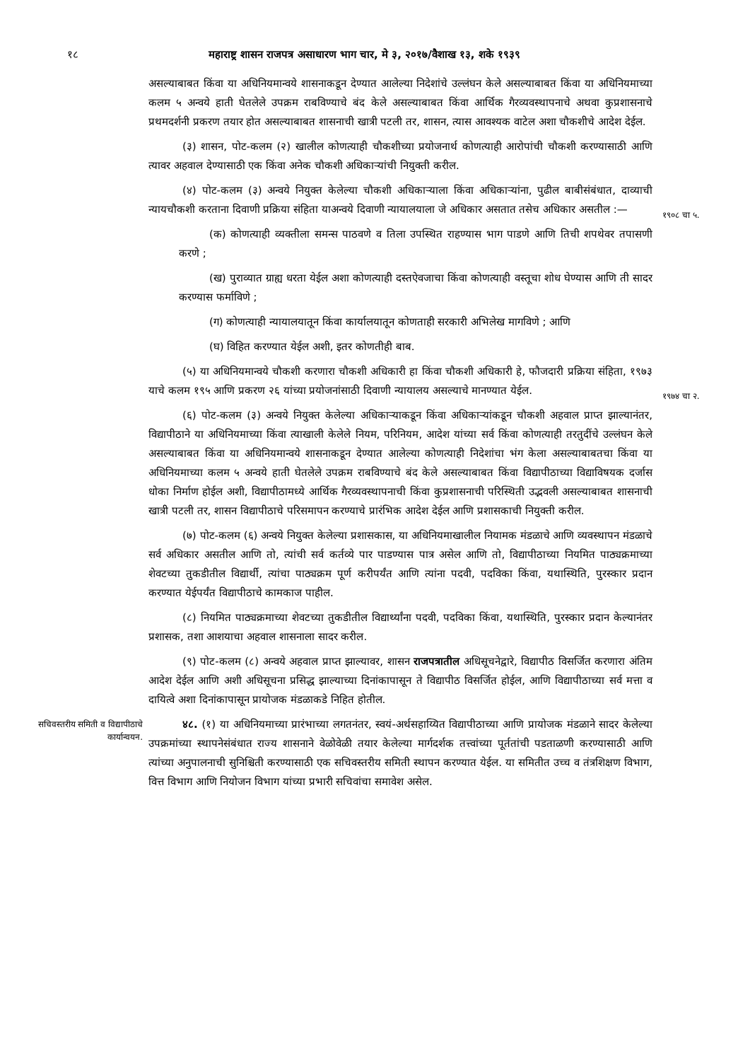१८ महाराष्ट्र शासन राजपत्र असाधारण भाग चार, मे ३, २०१७/वैशाख १३, शके १९३९
असल्याबाबत किंवा या अधिनियमान्वये शासनाकडून देण्यात आलेल्या निदेशांचे उल्लंघन केले असल्याबाबत किंवा या अधिनियमाच्या कलम ५ अन्वये हाती घेतलेले उपक्रम राबविण्याचे बंद केले असल्याबाबत किंवा आर्थिक गैरव्यवस्थापनाचे अथवा कुप्रशासनाचे प्रथमदर्शनी प्रकरण तयार होत असल्याबाबत शासनाची खात्री पटली तर, शासन, त्यास आवश्यक वाटेल अशा चौकशीचे आदेश देईल.
(३) शासन, पोट-कलम (२) खालील कोणत्याही चौकशीच्या प्रयोजनार्थ कोणत्याही आरोपांची चौकशी करण्यासाठी आणि त्यावर अहवाल देण्यासाठी एक किंवा अनेक चौकशी अधिकाऱ्यांची नियुक्ती करील.
(४) पोट-कलम (३) अन्वये नियुक्त केलेल्या चौकशी अधिकाऱ्याला किंवा अधिकाऱ्यांना, पुढील बाबीसंबंधात, दाव्याची न्यायचौकशी करताना दिवाणी प्रक्रिया संहिता याअन्वये दिवाणी न्यायालयाला जे अधिकार असतात तसेच अधिकार असतील :—
१९०८ चा ५.
(क) कोणत्याही व्यक्तीला समन्स पाठवणे व तिला उपस्थित राहण्यास भाग पाडणे आणि तिची शपथेवर तपासणी करणे ;
(ख) पुराव्यात ग्राह्य धरता येईल अशा कोणत्याही दस्तऐवजाचा किंवा कोणत्याही वस्तूचा शोध घेण्यास आणि ती सादर करण्यास फर्माविणे ;
(ग) कोणत्याही न्यायालयातून किंवा कार्यालयातून कोणताही सरकारी अभिलेख मागविणे ; आणि
(घ) विहित करण्यात येईल अशी, इतर कोणतीही बाब.
(५) या अधिनियमान्वये चौकशी करणारा चौकशी अधिकारी हा किंवा चौकशी अधिकारी हे, फौजदारी प्रक्रिया संहिता, १९७३ याचे कलम १९५ आणि प्रकरण २६ यांच्या प्रयोजनांसाठी दिवाणी न्यायालय असल्याचे मानण्यात येईल.
१९७४ चा २.
(६) पोट-कलम (३) अन्वये नियुक्त केलेल्या अधिकाऱ्याकडून किंवा अधिकाऱ्यांकडून चौकशी अहवाल प्राप्त झाल्यानंतर, विद्यापीठाने या अधिनियमाच्या किंवा त्याखाली केलेले नियम, परिनियम, आदेश यांच्या सर्व किंवा कोणत्याही तरतुदींचे उल्लंघन केले असल्याबाबत किंवा या अधिनियमान्वये शासनाकडून देण्यात आलेल्या कोणत्याही निदेशांचा भंग केला असल्याबाबतचा किंवा या अधिनियमाच्या कलम ५ अन्वये हाती घेतलेले उपक्रम राबविण्याचे बंद केले असल्याबाबत किंवा विद्यापीठाच्या विद्याविषयक दर्जास धोका निर्माण होईल अशी, विद्यापीठामध्ये आर्थिक गैरव्यवस्थापनाची किंवा कुप्रशासनाची परिस्थिती उद्भवली असल्याबाबत शासनाची खात्री पटली तर, शासन विद्यापीठाचे परिसमापन करण्याचे प्रारंभिक आदेश देईल आणि प्रशासकाची नियुक्ती करील.
(७) पोट-कलम (६) अन्वये नियुक्त केलेल्या प्रशासकास, या अधिनियमाखालील नियामक मंडळाचे आणि व्यवस्थापन मंडळाचे सर्व अधिकार असतील आणि तो, त्यांची सर्व कर्तव्ये पार पाडण्यास पात्र असेल आणि तो, विद्यापीठाच्या नियमित पाठ्यक्रमाच्या शेवटच्या तुकडीतील विद्यार्थी, त्यांचा पाठ्यक्रम पूर्ण करीपर्यंत आणि त्यांना पदवी, पदविका किंवा, यथास्थिति, पुरस्कार प्रदान करण्यात येईपर्यंत विद्यापीठाचे कामकाज पाहील.
(८) नियमित पाठ्यक्रमाच्या शेवटच्या तुकडीतील विद्यार्थ्यांना पदवी, पदविका किंवा, यथास्थिति, पुरस्कार प्रदान केल्यानंतर प्रशासक, तशा आशयाचा अहवाल शासनाला सादर करील.
(९) पोट-कलम (८) अन्वये अहवाल प्राप्त झाल्यावर, शासन राजपत्रातील अधिसूचनेद्वारे, विद्यापीठ विसर्जित करणारा अंतिम आदेश देईल आणि अशी अधिसूचना प्रसिद्ध झाल्याच्या दिनांकापासून ते विद्यापीठ विसर्जित होईल, आणि विद्यापीठाच्या सर्व मत्ता व दायित्वे अशा दिनांकापासून प्रायोजक मंडळाकडे निहित होतील.
सचिवस्तरीय समिती व विद्यापीठाचे कार्यान्वयन.
४८. (१) या अधिनियमाच्या प्रारंभाच्या लगतनंतर, स्वयं-अर्थसहाय्यित विद्यापीठाच्या आणि प्रायोजक मंडळाने सादर केलेल्या उपक्रमांच्या स्थापनेसंबंधात राज्य शासनाने वेळोवेळी तयार केलेल्या मार्गदर्शक तत्त्वांच्या पूर्ततांची पडताळणी करण्यासाठी आणि त्यांच्या अनुपालनाची सुनिश्चिती करण्यासाठी एक सचिवस्तरीय समिती स्थापन करण्यात येईल. या समितीत उच्च व तंत्रशिक्षण विभाग, वित्त विभाग आणि नियोजन विभाग यांच्या प्रभारी सचिवांचा समावेश असेल.